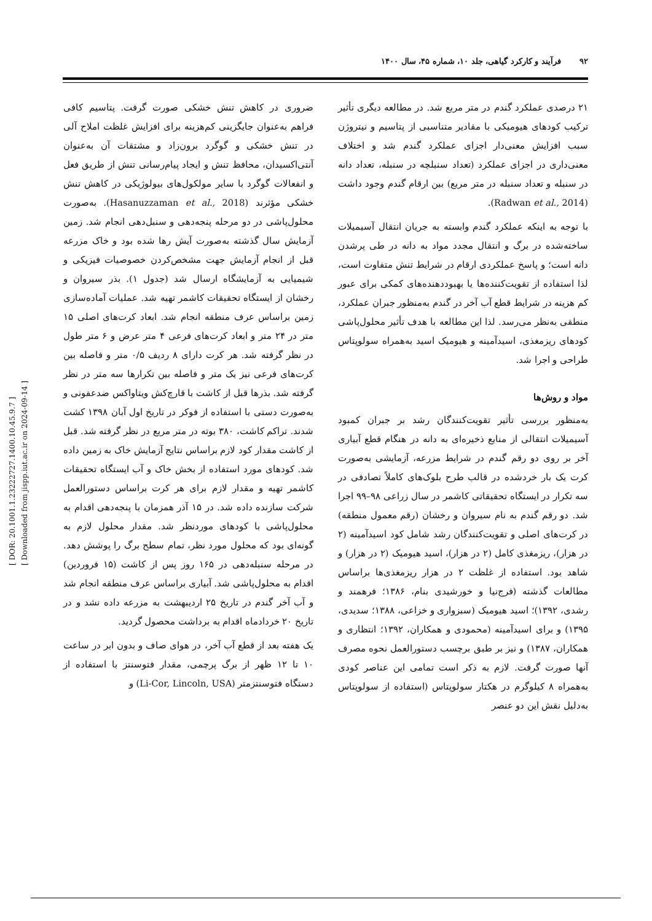۹۲ فرآیند و کارکرد گیاهی، جلد ۱۰، شماره ۴۵، سال ۱۴۰۰
۲۱ درصدی عملکرد گندم در متر مربع شد. در مطالعه دیگری تأثیر ترکیب کودهای هیومیکی با مقادیر متناسبی از پتاسیم و نیتروژن سبب افزایش معنی‌دار اجزای عملکرد گندم شد و اختلاف معنی‌داری در اجزای عملکرد (تعداد سنبلچه در سنبله، تعداد دانه در سنبله و تعداد سنبله در متر مربع) بین ارقام گندم وجود داشت (Radwan et al., 2014).
با توجه به اینکه عملکرد گندم وابسته به جریان انتقال آسیمیلات ساخته‌شده در برگ و انتقال مجدد مواد به دانه در طی پرشدن دانه است؛ و پاسخ عملکردی ارقام در شرایط تنش متفاوت است، لذا استفاده از تقویت‌کننده‌ها یا بهبوددهنده‌های کمکی برای عبور کم هزینه در شرایط قطع آب آخر در گندم به‌منظور جبران عملکرد، منطقی به‌نظر می‌رسد. لذا این مطالعه با هدف تأثیر محلول‌پاشی کودهای ریزمغذی، اسیدآمینه و هیومیک اسید به‌همراه سولوپتاس طراحی و اجرا شد.
مواد و روش‌ها
به‌منظور بررسی تأثیر تقویت‌کنندگان رشد بر جبران کمبود آسیمیلات انتقالی از منابع ذخیره‌ای به دانه در هنگام قطع آبیاری آخر بر روی دو رقم گندم در شرایط مزرعه، آزمایشی به‌صورت کرت یک بار خردشده در قالب طرح بلوک‌های کاملاً تصادفی در سه تکرار در ایستگاه تحقیقاتی کاشمر در سال زراعی ۹۸–۹۹ اجرا شد. دو رقم گندم به نام سیروان و رخشان (رقم معمول منطقه) در کرت‌های اصلی و تقویت‌کنندگان رشد شامل کود اسیدآمینه (۲ در هزار)، ریزمغذی کامل (۲ در هزار)، اسید هیومیک (۲ در هزار) و شاهد بود. استفاده از غلظت ۲ در هزار ریزمغذی‌ها براساس مطالعات گذشته (فرج‌نیا و خورشیدی بنام، ۱۳۸۶؛ فرهمند و رشدی، ۱۳۹۲)؛ اسید هیومیک (سبزواری و خزاعی، ۱۳۸۸؛ سدیدی، ۱۳۹۵) و برای اسیدآمینه (محمودی و همکاران، ۱۳۹۲؛ انتظاری و همکاران، ۱۳۸۷) و نیز بر طبق برچسب دستورالعمل نحوه مصرف آنها صورت گرفت. لازم به ذکر است تمامی این عناصر کودی به‌همراه ۸ کیلوگرم در هکتار سولوپتاس (استفاده از سولوپتاس به‌دلیل نقش این دو عنصر
ضروری در کاهش تنش خشکی صورت گرفت. پتاسیم کافی فراهم به‌عنوان جایگزینی کم‌هزینه برای افزایش غلظت املاح آلی در تنش خشکی و گوگرد برون‌زاد و مشتقات آن به‌عنوان آنتی‌اکسیدان، محافظ تنش و ایجاد پیام‌رسانی تنش از طریق فعل و انفعالات گوگرد با سایر مولکول‌های بیولوژیکی در کاهش تنش خشکی مؤثرند (Hasanuzzaman et al., 2018). به‌صورت محلول‌پاشی در دو مرحله پنجه‌دهی و سنبل‌دهی انجام شد. زمین آزمایش سال گذشته به‌صورت آیش رها شده بود و خاک مزرعه قبل از انجام آزمایش جهت مشخص‌کردن خصوصیات فیزیکی و شیمیایی به آزمایشگاه ارسال شد (جدول ۱). بذر سیروان و رخشان از ایستگاه تحقیقات کاشمر تهیه شد. عملیات آماده‌سازی زمین براساس عرف منطقه انجام شد. ابعاد کرت‌های اصلی ۱۵ متر در ۲۴ متر و ابعاد کرت‌های فرعی ۴ متر عرض و ۶ متر طول در نظر گرفته شد. هر کرت دارای ۸ ردیف ۰/۵ متر و فاصله بین کرت‌های فرعی نیز یک متر و فاصله بین تکرارها سه متر در نظر گرفته شد. بذرها قبل از کاشت با قارچ‌کش ویتاواکس ضدعفونی و به‌صورت دستی با استفاده از فوکر در تاریخ اول آبان ۱۳۹۸ کشت شدند. تراکم کاشت، ۳۸۰ بوته در متر مربع در نظر گرفته شد. قبل از کاشت مقدار کود لازم براساس نتایج آزمایش خاک به زمین داده شد. کودهای مورد استفاده از بخش خاک و آب ایستگاه تحقیقات کاشمر تهیه و مقدار لازم برای هر کرت براساس دستورالعمل شرکت سازنده داده شد. در ۱۵ آذر همزمان با پنجه‌دهی اقدام به محلول‌پاشی با کودهای موردنظر شد. مقدار محلول لازم به گونه‌ای بود که محلول مورد نظر، تمام سطح برگ را پوشش دهد. در مرحله سنبله‌دهی در ۱۶۵ روز پس از کاشت (۱۵ فروردین) اقدام به محلول‌پاشی شد. آبیاری براساس عرف منطقه انجام شد و آب آخر گندم در تاریخ ۲۵ اردیبهشت به مزرعه داده نشد و در تاریخ ۲۰ خردادماه اقدام به برداشت محصول گردید.
یک هفته بعد از قطع آب آخر، در هوای صاف و بدون ابر در ساعت ۱۰ تا ۱۲ ظهر از برگ پرچمی، مقدار فتوسنتز با استفاده از دستگاه فتوسنتزمتر (Li-Cor, Lincoln, USA) و
[ DOR: 20.1001.1.23222727.1400.10.45.9.7 ]
[ Downloaded from jispp.iut.ac.ir on 2024-09-14 ]